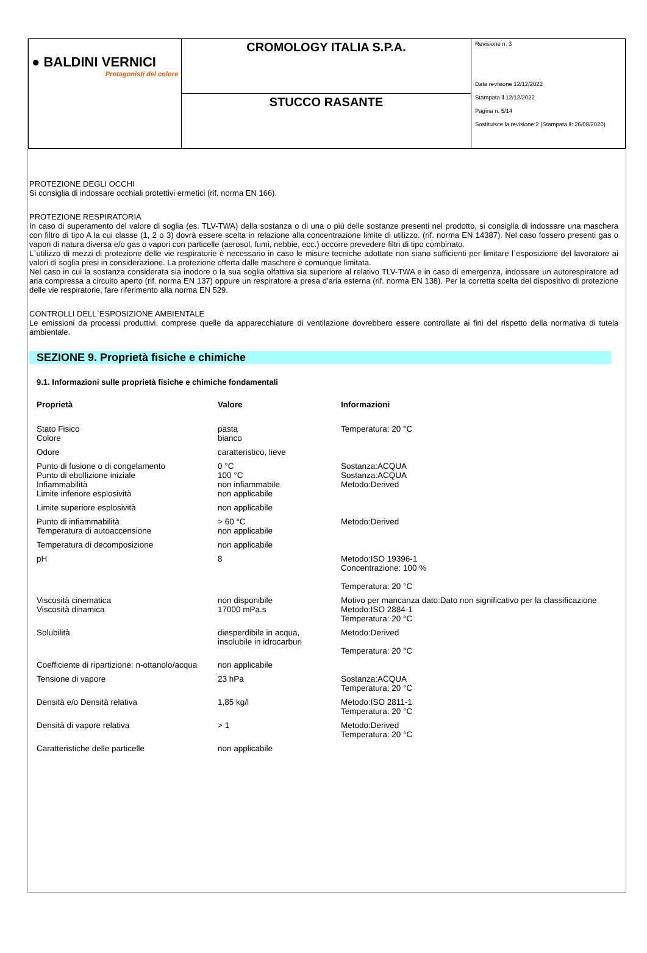| ● BALDINI VERNICI Protagonisti del colore | CROMOLOGY ITALIA S.P.A. | Revisione n. 3 Data revisione 12/12/2022 Stampata il 12/12/2022 Pagina n. 5/14 Sostituisce la revisione:2 (Stampata il: 26/08/2020) |
| | STUCCO RASANTE | |
PROTEZIONE DEGLI OCCHI
Si consiglia di indossare occhiali protettivi ermetici (rif. norma EN 166).
PROTEZIONE RESPIRATORIA
In caso di superamento del valore di soglia (es. TLV-TWA) della sostanza o di una o più delle sostanze presenti nel prodotto, si consiglia di indossare una maschera con filtro di tipo A la cui classe (1, 2 o 3) dovrà essere scelta in relazione alla concentrazione limite di utilizzo. (rif. norma EN 14387). Nel caso fossero presenti gas o vapori di natura diversa e/o gas o vapori con particelle (aerosol, fumi, nebbie, ecc.) occorre prevedere filtri di tipo combinato.
L`utilizzo di mezzi di protezione delle vie respiratorie è necessario in caso le misure tecniche adottate non siano sufficienti per limitare l`esposizione del lavoratore ai valori di soglia presi in considerazione. La protezione offerta dalle maschere è comunque limitata.
Nel caso in cui la sostanza considerata sia inodore o la sua soglia olfattiva sia superiore al relativo TLV-TWA e in caso di emergenza, indossare un autorespiratore ad aria compressa a circuito aperto (rif. norma EN 137) oppure un respiratore a presa d'aria esterna (rif. norma EN 138). Per la corretta scelta del dispositivo di protezione delle vie respiratorie, fare riferimento alla norma EN 529.
CONTROLLI DELL`ESPOSIZIONE AMBIENTALE
Le emissioni da processi produttivi, comprese quelle da apparecchiature di ventilazione dovrebbero essere controllate ai fini del rispetto della normativa di tutela ambientale.
SEZIONE 9. Proprietà fisiche e chimiche
9.1. Informazioni sulle proprietà fisiche e chimiche fondamentali
| Proprietà | Valore | Informazioni |
| --- | --- | --- |
| Stato Fisico Colore | pasta bianco | Temperatura: 20 °C |
| Odore | caratteristico, lieve | |
| Punto di fusione o di congelamento Punto di ebollizione iniziale Infiammabilità Limite inferiore esplosività | 0 °C 100 °C non infiammabile non applicabile | Sostanza:ACQUA Sostanza:ACQUA Metodo:Derived |
| Limite superiore esplosività | non applicabile | |
| Punto di infiammabilità Temperatura di autoaccensione | > 60 °C non applicabile | Metodo:Derived |
| Temperatura di decomposizione | non applicabile | |
| pH | 8 | Metodo:ISO 19396-1 Concentrazione: 100 % Temperatura: 20 °C |
| Viscosità cinematica | non disponibile | Motivo per mancanza dato:Dato non significativo per la classificazione |
| Viscosità dinamica | 17000 mPa.s | Metodo:ISO 2884-1 Temperatura: 20 °C |
| Solubilità | diesperdibile in acqua, insolubile in idrocarburi | Metodo:Derived Temperatura: 20 °C |
| Coefficiente di ripartizione: n-ottanolo/acqua | non applicabile | |
| Tensione di vapore | 23 hPa | Sostanza:ACQUA Temperatura: 20 °C |
| Densità e/o Densità relativa | 1,85 kg/l | Metodo:ISO 2811-1 Temperatura: 20 °C |
| Densità di vapore relativa | > 1 | Metodo:Derived Temperatura: 20 °C |
| Caratteristiche delle particelle | non applicabile | |